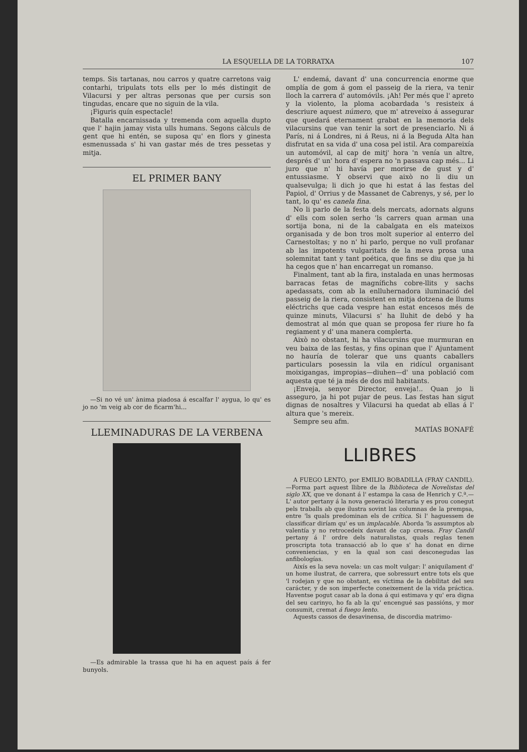LA ESQUELLA DE LA TORRATXA 107
temps. Sis tartanas, nou carros y quatre carretons vaig contarhi, tripulats tots ells per lo més distingit de Vilacursi y per altras personas que per cursis son tingudas, encare que no siguin de la vila.
¡Figuris quín espectacle!
Batalla encarnissada y tremenda com aquella dupto que l' hajin jamay vista ulls humans. Segons càlculs de gent que hi entén, se suposa qu' en flors y ginesta esmenussada s' hi van gastar més de tres pessetas y mitja.
EL PRIMER BANY
—Si no vé un' ànima piadosa á escalfar l' aygua, lo qu' es jo no 'm veig ab cor de ficarm'hi...
LLEMINADURAS DE LA VERBENA
—Es admirable la trassa que hi ha en aquest país á fer bunyols.
L' endemá, davant d' una concurrencia enorme que omplía de gom á gom el passeig de la riera, va tenir lloch la carrera d' automóvils. ¡Ah! Per més que l' apreto y la violento, la ploma acobardada 's resisteix á descriure aquest número, que m' atreveixo á assegurar que quedará eternament grabat en la memoria dels vilacursins que van tenir la sort de presenciarlo. Ni á París, ni á Londres, ni á Reus, ni á la Beguda Alta han disfrutat en sa vida d' una cosa pel istil. Ara compareixía un automóvil, al cap de mitj' hora 'n venía un altre, després d' un' hora d' espera no 'n passava cap més... Li juro que n' hi havía per morirse de gust y d' entussiasme. Y observi que això no li diu un qualsevulga; li dich jo que hi estat á las festas del Papiol, d' Orrius y de Massanet de Cabrenys, y sé, per lo tant, lo qu' es canela fina.
No li parlo de la festa dels mercats, adornats alguns d' ells com solen serho 'ls carrers quan arman una sortija bona, ni de la cabalgata en els mateixos organisada y de bon tros molt superior al enterro del Carnestoltas; y no n' hi parlo, perque no vull profanar ab las impotents vulgaritats de la meva prosa una solemnitat tant y tant poética, que fins se diu que ja hi ha cegos que n' han encarregat un romanso.
Finalment, tant ab la fira, instalada en unas hermosas barracas fetas de magnífichs cobre-llits y sachs apedassats, com ab la enlluhernadora iluminació del passeig de la riera, consistent en mitja dotzena de llums eléctrichs que cada vespre han estat encesos més de quinze minuts, Vilacursi s' ha lluhit de debó y ha demostrat al món que quan se proposa fer riure ho fa regiament y d' una manera complerta.
Això no obstant, hi ha vilacursins que murmuran en veu baixa de las festas, y fins opinan que l' Ajuntament no hauría de tolerar que uns quants caballers particulars posessin la vila en ridícul organisant moixigangas, impropias—diuhen—d' una població com aquesta que té ja més de dos mil habitants.
¡Enveja, senyor Director, enveja!.. Quan jo li asseguro, ja hi pot pujar de peus. Las festas han sigut dignas de nosaltres y Vilacursi ha quedat ab ellas á l' altura que 's mereix.
Sempre seu afm.
MATÍAS BONAFÉ
LLIBRES
A FUEGO LENTO, por EMILIO BOBADILLA (FRAY CANDIL).—Forma part aquest llibre de la Biblioteca de Novelistas del siglo XX, que ve donant á l' estampa la casa de Henrich y C.ª.—L' autor pertany á la nova generació literaria y es prou conegut pels traballs ab que ilustra sovint las columnas de la prempsa, entre 'ls quals predominan els de crítica. Si l' haguessem de classificar diríam qu' es un implacable. Aborda 'ls assumptos ab valentía y no retrocedeix davant de cap cruesa. Fray Candil pertany á l' ordre dels naturalistas, quals reglas tenen proscripta tota transacció ab lo que s' ha donat en dirne conveniencias, y en la qual son casi desconegudas las anfibologías.
Aixís es la seva novela: un cas molt vulgar: l' aniquilament d' un home ilustrat, de carrera, que sobressurt entre tots els que 'l rodejan y que no obstant, es víctima de la debilitat del seu carácter, y de son imperfecte coneixement de la vida práctica. Haventse pogut casar ab la dona á qui estimava y qu' era digna del seu carinyo, ho fa ab la qu' encengué sas passións, y mor consumit, cremat á fuego lento.
Aquests cassos de desavinensa, de discordia matrimo-